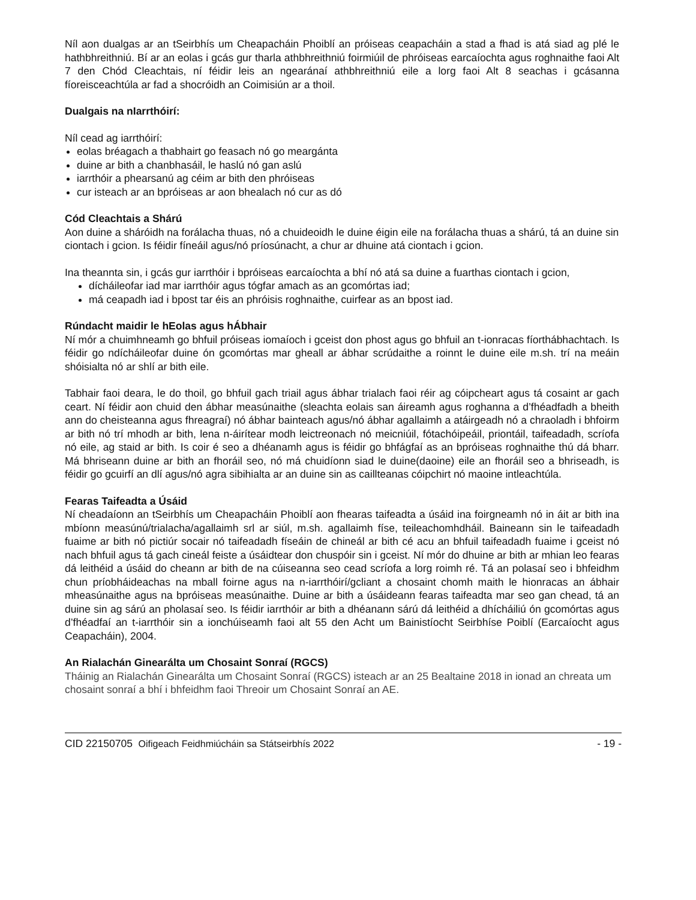Níl aon dualgas ar an tSeirbhís um Cheapacháin Phoiblí an próiseas ceapacháin a stad a fhad is atá siad ag plé le hathbhreithniú. Bí ar an eolas i gcás gur tharla athbhreithniú foirmiúil de phróiseas earcaíochta agus roghnaithe faoi Alt 7 den Chód Cleachtais, ní féidir leis an ngearánaí athbhreithniú eile a lorg faoi Alt 8 seachas i gcásanna fíoreisceachtúla ar fad a shocróidh an Coimisiún ar a thoil.
Dualgais na nIarrthóirí:
Níl cead ag iarrthóirí:
eolas bréagach a thabhairt go feasach nó go meargánta
duine ar bith a chanbhasáil, le haslú nó gan aslú
iarrthóir a phearsanú ag céim ar bith den phróiseas
cur isteach ar an bpróiseas ar aon bhealach nó cur as dó
Cód Cleachtais a Shárú
Aon duine a sháróidh na forálacha thuas, nó a chuideoidh le duine éigin eile na forálacha thuas a shárú, tá an duine sin ciontach i gcion. Is féidir fíneáil agus/nó príosúnacht, a chur ar dhuine atá ciontach i gcion.
Ina theannta sin, i gcás gur iarrthóir i bpróiseas earcaíochta a bhí nó atá sa duine a fuarthas ciontach i gcion,
dícháileofar iad mar iarrthóir agus tógfar amach as an gcomórtas iad;
má ceapadh iad i bpost tar éis an phróisis roghnaithe, cuirfear as an bpost iad.
Rúndacht maidir le hEolas agus hÁbhair
Ní mór a chuimhneamh go bhfuil próiseas iomaíoch i gceist don phost agus go bhfuil an t-ionracas fíorthábhachtach. Is féidir go ndícháileofar duine ón gcomórtas mar gheall ar ábhar scrúdaithe a roinnt le duine eile m.sh. trí na meáin shóisialta nó ar shlí ar bith eile.
Tabhair faoi deara, le do thoil, go bhfuil gach triail agus ábhar trialach faoi réir ag cóipcheart agus tá cosaint ar gach ceart. Ní féidir aon chuid den ábhar measúnaithe (sleachta eolais san áireamh agus roghanna a d’fhéadfadh a bheith ann do cheisteanna agus fhreagraí) nó ábhar bainteach agus/nó ábhar agallaimh a atáirgeadh nó a chraoladh i bhfoirm ar bith nó trí mhodh ar bith, lena n-áirítear modh leictreonach nó meicniúil, fótachóipeáil, priontáil, taifeadadh, scríofa nó eile, ag staid ar bith. Is coir é seo a dhéanamh agus is féidir go bhfágfaí as an bpróiseas roghnaithe thú dá bharr. Má bhriseann duine ar bith an fhoráil seo, nó má chuidíonn siad le duine(daoine) eile an fhoráil seo a bhriseadh, is féidir go gcuirfí an dlí agus/nó agra sibihialta ar an duine sin as caillteanas cóipchirt nó maoine intleachtúla.
Fearas Taifeadta a Úsáid
Ní cheadaíonn an tSeirbhís um Cheapacháin Phoiblí aon fhearas taifeadta a úsáid ina foirgneamh nó in áit ar bith ina mbíonn measúnú/trialacha/agallaimh srl ar siúl, m.sh. agallaimh físe, teileachomhdháil. Baineann sin le taifeadadh fuaime ar bith nó pictiúr socair nó taifeadadh físeáin de chineál ar bith cé acu an bhfuil taifeadadh fuaime i gceist nó nach bhfuil agus tá gach cineál feiste a úsáidtear don chuspóir sin i gceist. Ní mór do dhuine ar bith ar mhian leo fearas dá leithéid a úsáid do cheann ar bith de na cúiseanna seo cead scríofa a lorg roimh ré. Tá an polasaí seo i bhfeidhm chun príobháideachas na mball foirne agus na n-iarrthóirí/gcliant a chosaint chomh maith le hionracas an ábhair mheasúnaithe agus na bpróiseas measúnaithe. Duine ar bith a úsáideann fearas taifeadta mar seo gan chead, tá an duine sin ag sárú an pholasaí seo. Is féidir iarrthóir ar bith a dhéanann sárú dá leithéid a dhícháiliú ón gcomórtas agus d’fhéadfaí an t-iarrthóir sin a ionchúiseamh faoi alt 55 den Acht um Bainistíocht Seirbhíse Poiblí (Earcaíocht agus Ceapacháin), 2004.
An Rialachán Ginearálta um Chosaint Sonraí (RGCS)
Tháinig an Rialachán Ginearálta um Chosaint Sonraí (RGCS) isteach ar an 25 Bealtaine 2018 in ionad an chreata um chosaint sonraí a bhí i bhfeidhm faoi Threoir um Chosaint Sonraí an AE.
CID 22150705 Oifigeach Feidhmiúcháin sa Státseirbhís 2022 - 19 -